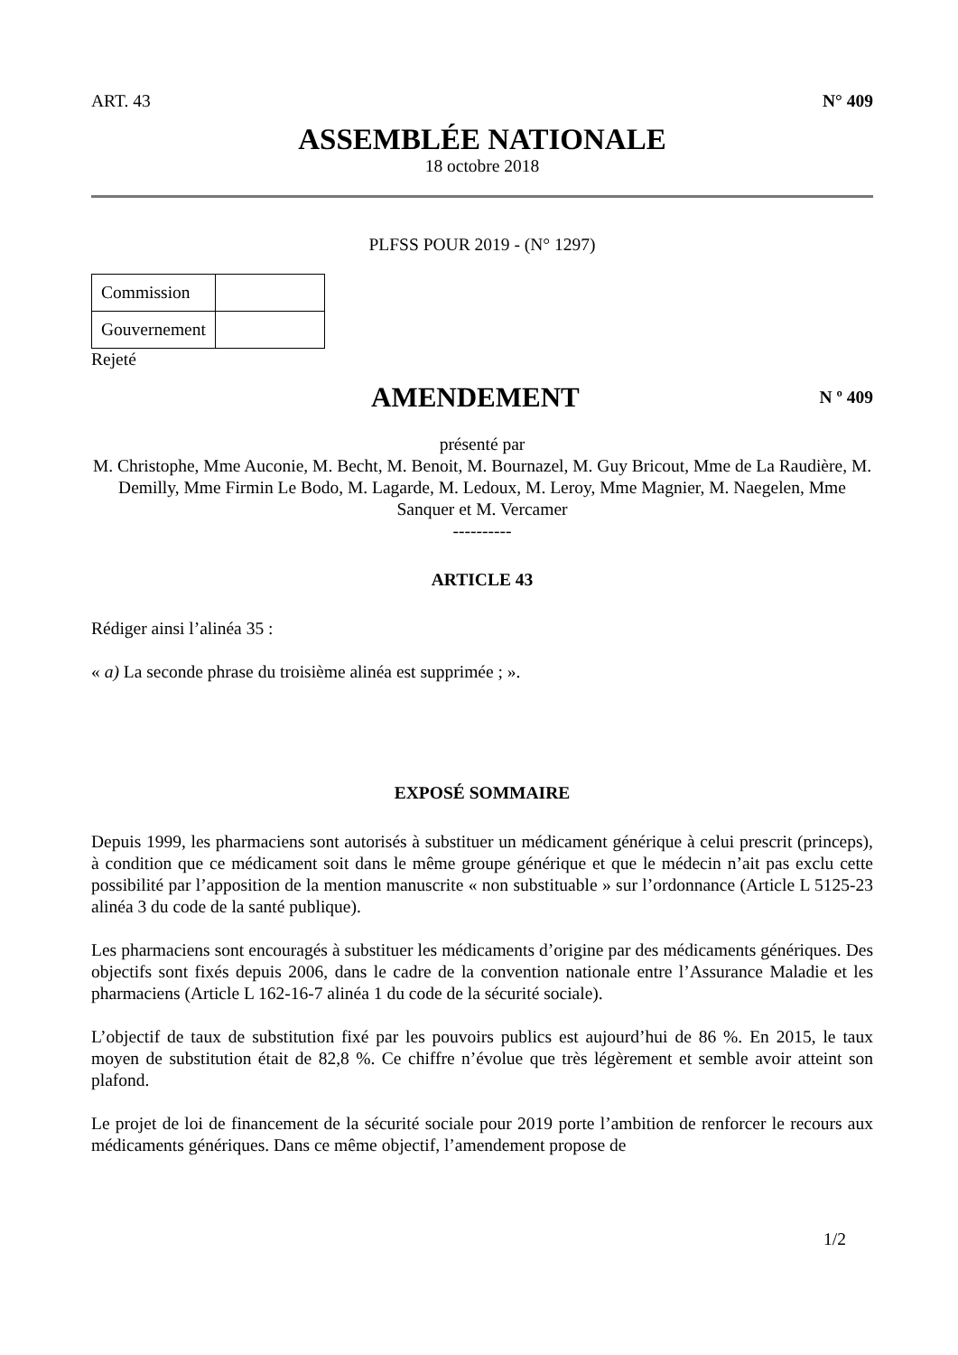ART. 43 N° 409
ASSEMBLÉE NATIONALE
18 octobre 2018
PLFSS POUR 2019 - (N° 1297)
| Commission | |
| Gouvernement | |
Rejeté
AMENDEMENT
N º 409
présenté par
M. Christophe, Mme Auconie, M. Becht, M. Benoit, M. Bournazel, M. Guy Bricout, Mme de La Raudière, M. Demilly, Mme Firmin Le Bodo, M. Lagarde, M. Ledoux, M. Leroy, Mme Magnier, M. Naegelen, Mme Sanquer et M. Vercamer
----------
ARTICLE 43
Rédiger ainsi l’alinéa 35 :
« a) La seconde phrase du troisième alinéa est supprimée ; ».
EXPOSÉ SOMMAIRE
Depuis 1999, les pharmaciens sont autorisés à substituer un médicament générique à celui prescrit (princeps), à condition que ce médicament soit dans le même groupe générique et que le médecin n’ait pas exclu cette possibilité par l’apposition de la mention manuscrite « non substituable » sur l’ordonnance (Article L 5125-23 alinéa 3 du code de la santé publique).
Les pharmaciens sont encouragés à substituer les médicaments d’origine par des médicaments génériques. Des objectifs sont fixés depuis 2006, dans le cadre de la convention nationale entre l’Assurance Maladie et les pharmaciens (Article L 162-16-7 alinéa 1 du code de la sécurité sociale).
L’objectif de taux de substitution fixé par les pouvoirs publics est aujourd’hui de 86 %. En 2015, le taux moyen de substitution était de 82,8 %. Ce chiffre n’évolue que très légèrement et semble avoir atteint son plafond.
Le projet de loi de financement de la sécurité sociale pour 2019 porte l’ambition de renforcer le recours aux médicaments génériques. Dans ce même objectif, l’amendement propose de
1/2